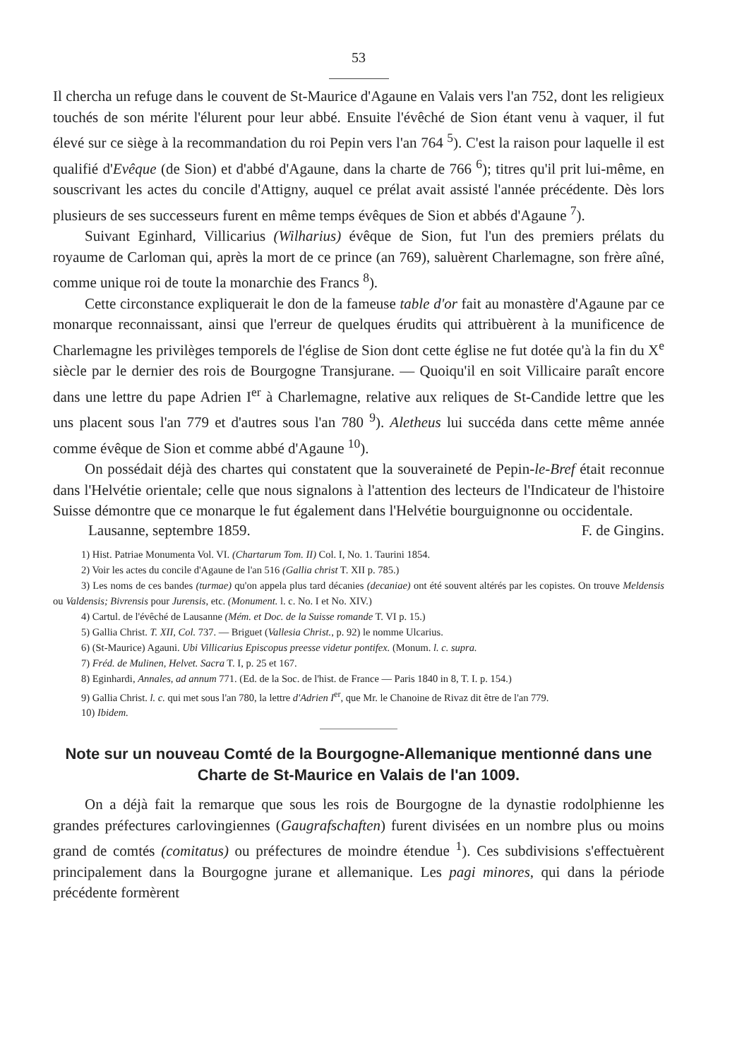53
Il chercha un refuge dans le couvent de St-Maurice d'Agaune en Valais vers l'an 752, dont les religieux touchés de son mérite l'élurent pour leur abbé. Ensuite l'évêché de Sion étant venu à vaquer, il fut élevé sur ce siège à la recommandation du roi Pepin vers l'an 764 <sup>5</sup>). C'est la raison pour laquelle il est qualifié d'Evêque (de Sion) et d'abbé d'Agaune, dans la charte de 766 <sup>6</sup>); titres qu'il prit lui-même, en souscrivant les actes du concile d'Attigny, auquel ce prélat avait assisté l'année précédente. Dès lors plusieurs de ses successeurs furent en même temps évêques de Sion et abbés d'Agaune <sup>7</sup>).
Suivant Eginhard, Villicarius (Wilharius) évêque de Sion, fut l'un des premiers prélats du royaume de Carloman qui, après la mort de ce prince (an 769), saluèrent Charlemagne, son frère aîné, comme unique roi de toute la monarchie des Francs <sup>8</sup>).
Cette circonstance expliquerait le don de la fameuse table d'or fait au monastère d'Agaune par ce monarque reconnaissant, ainsi que l'erreur de quelques érudits qui attribuèrent à la munificence de Charlemagne les privilèges temporels de l'église de Sion dont cette église ne fut dotée qu'à la fin du X<sup>e</sup> siècle par le dernier des rois de Bourgogne Transjurane. — Quoiqu'il en soit Villicaire paraît encore dans une lettre du pape Adrien I<sup>er</sup> à Charlemagne, relative aux reliques de St-Candide lettre que les uns placent sous l'an 779 et d'autres sous l'an 780 <sup>9</sup>). Aletheus lui succéda dans cette même année comme évêque de Sion et comme abbé d'Agaune <sup>10</sup>).
On possédait déjà des chartes qui constatent que la souveraineté de Pepin-le-Bref était reconnue dans l'Helvétie orientale; celle que nous signalons à l'attention des lecteurs de l'Indicateur de l'histoire Suisse démontre que ce monarque le fut également dans l'Helvétie bourguignonne ou occidentale.
Lausanne, septembre 1859. F. de Gingins.
1) Hist. Patriae Monumenta Vol. VI. (Chartarum Tom. II) Col. I, No. 1. Taurini 1854.
2) Voir les actes du concile d'Agaune de l'an 516 (Gallia christ T. XII p. 785.)
3) Les noms de ces bandes (turmae) qu'on appela plus tard décanies (decaniae) ont été souvent altérés par les copistes. On trouve Meldensis ou Valdensis; Bivrensis pour Jurensis, etc. (Monument. l. c. No. I et No. XIV.)
4) Cartul. de l'évêché de Lausanne (Mém. et Doc. de la Suisse romande T. VI p. 15.)
5) Gallia Christ. T. XII, Col. 737. — Briguet (Vallesia Christ., p. 92) le nomme Ulcarius.
6) (St-Maurice) Agauni. Ubi Villicarius Episcopus preesse videtur pontifex. (Monum. l. c. supra.
7) Fréd. de Mulinen, Helvet. Sacra T. I, p. 25 et 167.
8) Eginhardi, Annales, ad annum 771. (Ed. de la Soc. de l'hist. de France — Paris 1840 in 8, T. I. p. 154.)
9) Gallia Christ. l. c. qui met sous l'an 780, la lettre d'Adrien I<sup>er</sup>, que Mr. le Chanoine de Rivaz dit être de l'an 779.
10) Ibidem.
Note sur un nouveau Comté de la Bourgogne-Allemanique mentionné dans une Charte de St-Maurice en Valais de l'an 1009.
On a déjà fait la remarque que sous les rois de Bourgogne de la dynastie rodolphienne les grandes préfectures carlovingiennes (Gaugrafschaften) furent divisées en un nombre plus ou moins grand de comtés (comitatus) ou préfectures de moindre étendue <sup>1</sup>). Ces subdivisions s'effectuèrent principalement dans la Bourgogne jurane et allemanique. Les pagi minores, qui dans la période précédente formèrent